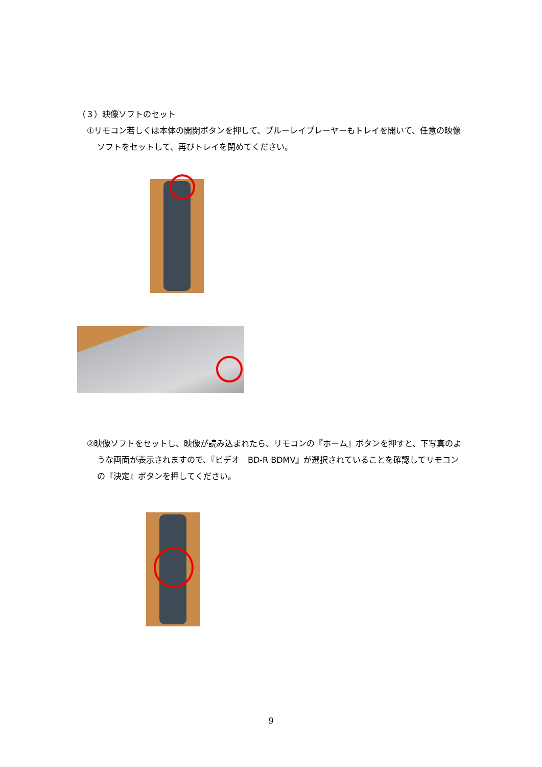（３）映像ソフトのセット
①リモコン若しくは本体の開閉ボタンを押して、ブルーレイプレーヤーもトレイを開いて、任意の映像ソフトをセットして、再びトレイを閉めてください。
②映像ソフトをセットし、映像が読み込まれたら、リモコンの『ホーム』ボタンを押すと、下写真のような画面が表示されますので、『ビデオ　BD-R BDMV』が選択されていることを確認してリモコンの『決定』ボタンを押してください。
9